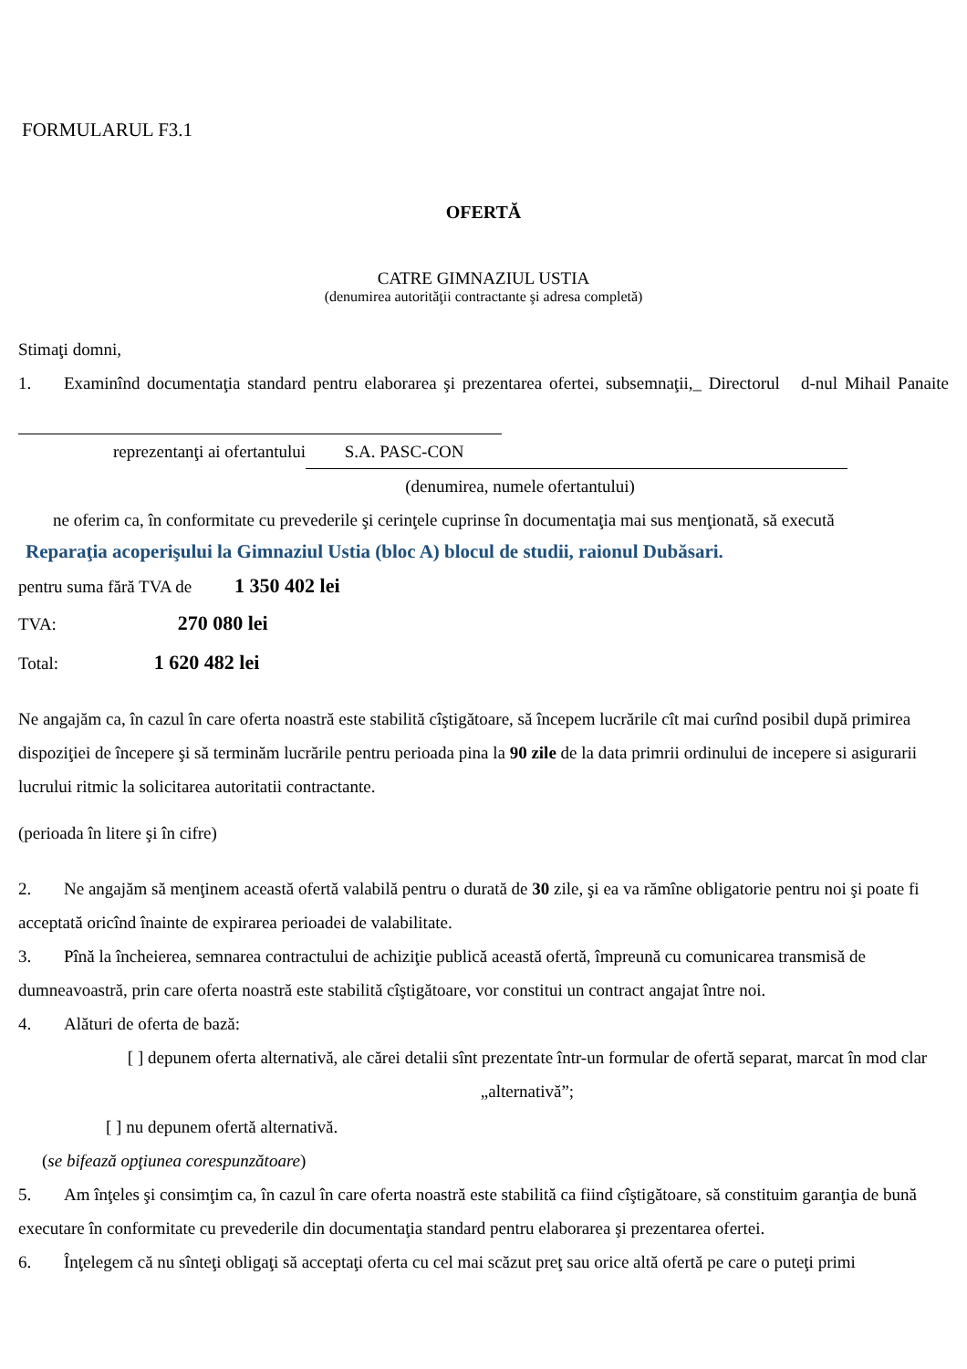FORMULARUL F3.1
OFERTĂ
CATRE GIMNAZIUL USTIA
(denumirea autorităţii contractante şi adresa completă)
Stimaţi domni,
1. Examinînd documentaţia standard pentru elaborarea şi prezentarea ofertei, subsemnaţii,_ Directorul d-nul Mihail Panaite
reprezentanţi ai ofertantului S.A. PASC-CON
(denumirea, numele ofertantului)
ne oferim ca, în conformitate cu prevederile şi cerinţele cuprinse în documentaţia mai sus menţionată, să execută
Reparaţia acoperişului la Gimnaziul Ustia (bloc A) blocul de studii, raionul Dubăsari.
pentru suma fără TVA de 1 350 402 lei
TVA: 270 080 lei
Total: 1 620 482 lei
Ne angajăm ca, în cazul în care oferta noastră este stabilită cîştigătoare, să începem lucrările cît mai curînd posibil după primirea dispoziţiei de începere şi să terminăm lucrările pentru perioada pina la 90 zile de la data primrii ordinului de incepere si asigurarii lucrului ritmic la solicitarea autoritatii contractante.
(perioada în litere şi în cifre)
2. Ne angajăm să menţinem această ofertă valabilă pentru o durată de 30 zile, şi ea va rămîne obligatorie pentru noi şi poate fi acceptată oricînd înainte de expirarea perioadei de valabilitate.
3. Pînă la încheierea, semnarea contractului de achiziţie publică această ofertă, împreună cu comunicarea transmisă de dumneavoastră, prin care oferta noastră este stabilită cîştigătoare, vor constitui un contract angajat între noi.
4. Alături de oferta de bază:
[ ] depunem oferta alternativă, ale cărei detalii sînt prezentate într-un formular de ofertă separat, marcat în mod clar „alternativă”;
[ ] nu depunem ofertă alternativă.
(se bifează opţiunea corespunzătoare)
5. Am înţeles şi consimţim ca, în cazul în care oferta noastră este stabilită ca fiind cîştigătoare, să constituim garanţia de bună executare în conformitate cu prevederile din documentaţia standard pentru elaborarea şi prezentarea ofertei.
6. Înţelegem că nu sînteţi obligaţi să acceptaţi oferta cu cel mai scăzut preţ sau orice altă ofertă pe care o puteţi primi